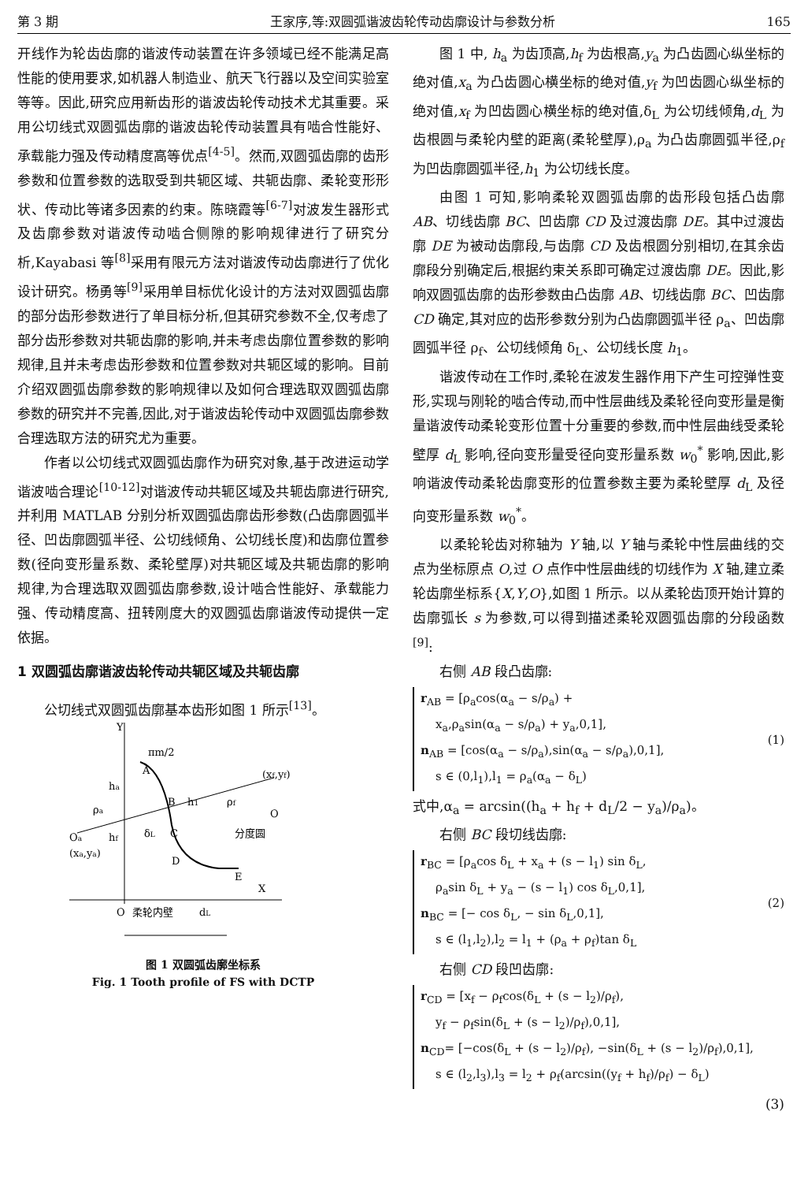第 3 期 王家序,等:双圆弧谐波齿轮传动齿廓设计与参数分析 165
开线作为轮齿齿廓的谐波传动装置在许多领域已经不能满足高性能的使用要求,如机器人制造业、航天飞行器以及空间实验室等等。因此,研究应用新齿形的谐波齿轮传动技术尤其重要。采用公切线式双圆弧齿廓的谐波齿轮传动装置具有啮合性能好、承载能力强及传动精度高等优点<sup>[4-5]</sup>。然而,双圆弧齿廓的齿形参数和位置参数的选取受到共轭区域、共轭齿廓、柔轮变形形状、传动比等诸多因素的约束。陈晓霞等<sup>[6-7]</sup>对波发生器形式及齿廓参数对谐波传动啮合侧隙的影响规律进行了研究分析,Kayabasi 等<sup>[8]</sup>采用有限元方法对谐波传动齿廓进行了优化设计研究。杨勇等<sup>[9]</sup>采用单目标优化设计的方法对双圆弧齿廓的部分齿形参数进行了单目标分析,但其研究参数不全,仅考虑了部分齿形参数对共轭齿廓的影响,并未考虑齿廓位置参数的影响规律,且并未考虑齿形参数和位置参数对共轭区域的影响。目前介绍双圆弧齿廓参数的影响规律以及如何合理选取双圆弧齿廓参数的研究并不完善,因此,对于谐波齿轮传动中双圆弧齿廓参数合理选取方法的研究尤为重要。
作者以公切线式双圆弧齿廓作为研究对象,基于改进运动学谐波啮合理论<sup>[10-12]</sup>对谐波传动共轭区域及共轭齿廓进行研究,并利用 MATLAB 分别分析双圆弧齿廓齿形参数(凸齿廓圆弧半径、凹齿廓圆弧半径、公切线倾角、公切线长度)和齿廓位置参数(径向变形量系数、柔轮壁厚)对共轭区域及共轭齿廓的影响规律,为合理选取双圆弧齿廓参数,设计啮合性能好、承载能力强、传动精度高、扭转刚度大的双圆弧齿廓谐波传动提供一定依据。
1 双圆弧齿廓谐波齿轮传动共轭区域及共轭齿廓
公切线式双圆弧齿廓基本齿形如图 1 所示<sup>[13]</sup>。
Y
πm/2
A
B
C
D
E
X
(xf,yf)
O
分度圆
Oa
(xa,ya)
O
柔轮内壁
dL
ha
hf
h1
ρa
ρf
δL
图 1 双圆弧齿廓坐标系
Fig. 1 Tooth profile of FS with DCTP
图 1 中, h<sub>a</sub> 为齿顶高,h<sub>f</sub> 为齿根高,y<sub>a</sub> 为凸齿圆心纵坐标的绝对值,x<sub>a</sub> 为凸齿圆心横坐标的绝对值,y<sub>f</sub> 为凹齿圆心纵坐标的绝对值,x<sub>f</sub> 为凹齿圆心横坐标的绝对值,δ<sub>L</sub> 为公切线倾角,d<sub>L</sub> 为齿根圆与柔轮内壁的距离(柔轮壁厚),ρ<sub>a</sub> 为凸齿廓圆弧半径,ρ<sub>f</sub> 为凹齿廓圆弧半径,h<sub>1</sub> 为公切线长度。
由图 1 可知,影响柔轮双圆弧齿廓的齿形段包括凸齿廓 AB、切线齿廓 BC、凹齿廓 CD 及过渡齿廓 DE。其中过渡齿廓 DE 为被动齿廓段,与齿廓 CD 及齿根圆分别相切,在其余齿廓段分别确定后,根据约束关系即可确定过渡齿廓 DE。因此,影响双圆弧齿廓的齿形参数由凸齿廓 AB、切线齿廓 BC、凹齿廓 CD 确定,其对应的齿形参数分别为凸齿廓圆弧半径 ρ<sub>a</sub>、凹齿廓圆弧半径 ρ<sub>f</sub>、公切线倾角 δ<sub>L</sub>、公切线长度 h<sub>1</sub>。
谐波传动在工作时,柔轮在波发生器作用下产生可控弹性变形,实现与刚轮的啮合传动,而中性层曲线及柔轮径向变形量是衡量谐波传动柔轮变形位置十分重要的参数,而中性层曲线受柔轮壁厚 d<sub>L</sub> 影响,径向变形量受径向变形量系数 w<sub>0</sub><sup>*</sup> 影响,因此,影响谐波传动柔轮齿廓变形的位置参数主要为柔轮壁厚 d<sub>L</sub> 及径向变形量系数 w<sub>0</sub><sup>*</sup>。
以柔轮轮齿对称轴为 Y 轴,以 Y 轴与柔轮中性层曲线的交点为坐标原点 O,过 O 点作中性层曲线的切线作为 X 轴,建立柔轮齿廓坐标系{X,Y,O},如图 1 所示。以从柔轮齿顶开始计算的齿廓弧长 s 为参数,可以得到描述柔轮双圆弧齿廓的分段函数<sup>[9]</sup>:
右侧 AB 段凸齿廓:
r<sub>AB</sub> = [ρ<sub>a</sub>cos(α<sub>a</sub> − s/ρ<sub>a</sub>) +
x<sub>a</sub>,ρ<sub>a</sub>sin(α<sub>a</sub> − s/ρ<sub>a</sub>) + y<sub>a</sub>,0,1],
n<sub>AB</sub> = [cos(α<sub>a</sub> − s/ρ<sub>a</sub>),sin(α<sub>a</sub> − s/ρ<sub>a</sub>),0,1],
s ∈ (0,l<sub>1</sub>),l<sub>1</sub> = ρ<sub>a</sub>(α<sub>a</sub> − δ<sub>L</sub>) (1)
式中,α<sub>a</sub> = arcsin((h<sub>a</sub> + h<sub>f</sub> + d<sub>L</sub>/2 − y<sub>a</sub>)/ρ<sub>a</sub>)。
右侧 BC 段切线齿廓:
r<sub>BC</sub> = [ρ<sub>a</sub>cos δ<sub>L</sub> + x<sub>a</sub> + (s − l<sub>1</sub>) sin δ<sub>L</sub>,
ρ<sub>a</sub>sin δ<sub>L</sub> + y<sub>a</sub> − (s − l<sub>1</sub>) cos δ<sub>L</sub>,0,1],
n<sub>BC</sub> = [− cos δ<sub>L</sub>, − sin δ<sub>L</sub>,0,1],
s ∈ (l<sub>1</sub>,l<sub>2</sub>),l<sub>2</sub> = l<sub>1</sub> + (ρ<sub>a</sub> + ρ<sub>f</sub>)tan δ<sub>L</sub> (2)
右侧 CD 段凹齿廓:
r<sub>CD</sub> = [x<sub>f</sub> − ρ<sub>f</sub>cos(δ<sub>L</sub> + (s − l<sub>2</sub>)/ρ<sub>f</sub>),
y<sub>f</sub> − ρ<sub>f</sub>sin(δ<sub>L</sub> + (s − l<sub>2</sub>)/ρ<sub>f</sub>),0,1],
n<sub>CD</sub>= [−cos(δ<sub>L</sub> + (s − l<sub>2</sub>)/ρ<sub>f</sub>), −sin(δ<sub>L</sub> + (s − l<sub>2</sub>)/ρ<sub>f</sub>),0,1],
s ∈ (l<sub>2</sub>,l<sub>3</sub>),l<sub>3</sub> = l<sub>2</sub> + ρ<sub>f</sub>(arcsin((y<sub>f</sub> + h<sub>f</sub>)/ρ<sub>f</sub>) − δ<sub>L</sub>)
(3)